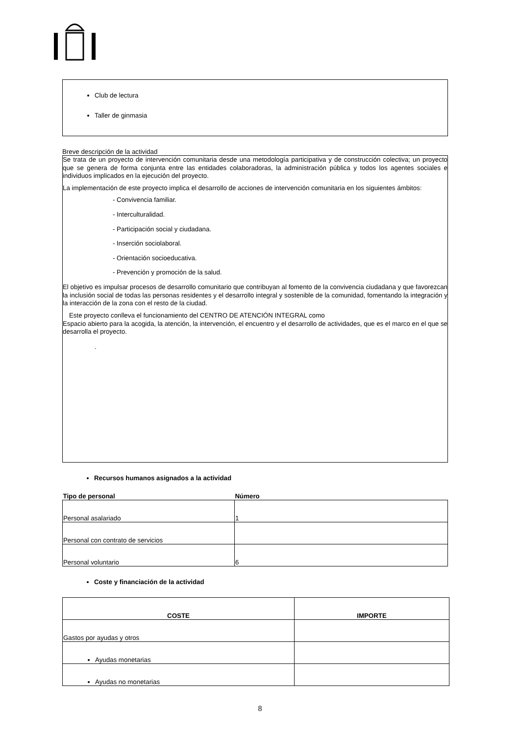Club de lectura
Taller de ginmasia
Breve descripción de la actividad
Se trata de un proyecto de intervención comunitaria desde una metodología participativa y de construcción colectiva; un proyecto que se genera de forma conjunta entre las entidades colaboradoras, la administración pública y todos los agentes sociales e individuos implicados en la ejecución del proyecto.
La implementación de este proyecto implica el desarrollo de acciones de intervención comunitaria en los siguientes ámbitos:
- Convivencia familiar.
- Interculturalidad.
- Participación social y ciudadana.
- Inserción sociolaboral.
- Orientación socioeducativa.
- Prevención y promoción de la salud.
El objetivo es impulsar procesos de desarrollo comunitario que contribuyan al fomento de la convivencia ciudadana y que favorezcan la inclusión social de todas las personas residentes y el desarrollo integral y sostenible de la comunidad, fomentando la integración y la interacción de la zona con el resto de la ciudad.
Este proyecto conlleva el funcionamiento del CENTRO DE ATENCIÓN INTEGRAL como
Espacio abierto para la acogida, la atención, la intervención, el encuentro y el desarrollo de actividades, que es el marco en el que se desarrolla el proyecto.
.
Recursos humanos asignados a la actividad
| Tipo de personal | Número |
| --- | --- |
| Personal asalariado | 1 |
| Personal con contrato de servicios | |
| Personal voluntario | 6 |
Coste y financiación de la actividad
| COSTE | IMPORTE |
| --- | --- |
| Gastos por ayudas y otros | |
| Ayudas monetarias | |
| Ayudas no monetarias | |
8